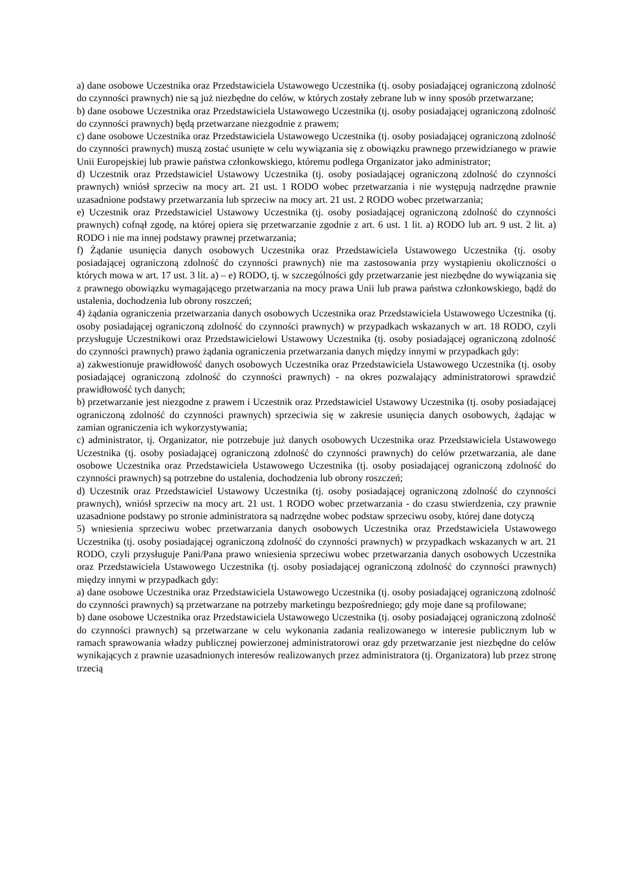a) dane osobowe Uczestnika oraz Przedstawiciela Ustawowego Uczestnika (tj. osoby posiadającej ograniczoną zdolność do czynności prawnych) nie są już niezbędne do celów, w których zostały zebrane lub w inny sposób przetwarzane;
b) dane osobowe Uczestnika oraz Przedstawiciela Ustawowego Uczestnika (tj. osoby posiadającej ograniczoną zdolność do czynności prawnych) będą przetwarzane niezgodnie z prawem;
c) dane osobowe Uczestnika oraz Przedstawiciela Ustawowego Uczestnika (tj. osoby posiadającej ograniczoną zdolność do czynności prawnych) muszą zostać usunięte w celu wywiązania się z obowiązku prawnego przewidzianego w prawie Unii Europejskiej lub prawie państwa członkowskiego, któremu podlega Organizator jako administrator;
d) Uczestnik oraz Przedstawiciel Ustawowy Uczestnika (tj. osoby posiadającej ograniczoną zdolność do czynności prawnych) wniósł sprzeciw na mocy art. 21 ust. 1 RODO wobec przetwarzania i nie występują nadrzędne prawnie uzasadnione podstawy przetwarzania lub sprzeciw na mocy art. 21 ust. 2 RODO wobec przetwarzania;
e) Uczestnik oraz Przedstawiciel Ustawowy Uczestnika (tj. osoby posiadającej ograniczoną zdolność do czynności prawnych) cofnął zgodę, na której opiera się przetwarzanie zgodnie z art. 6 ust. 1 lit. a) RODO lub art. 9 ust. 2 lit. a) RODO i nie ma innej podstawy prawnej przetwarzania;
f) Żądanie usunięcia danych osobowych Uczestnika oraz Przedstawiciela Ustawowego Uczestnika (tj. osoby posiadającej ograniczoną zdolność do czynności prawnych) nie ma zastosowania przy wystąpieniu okoliczności o których mowa w art. 17 ust. 3 lit. a) – e) RODO, tj. w szczególności gdy przetwarzanie jest niezbędne do wywiązania się z prawnego obowiązku wymagającego przetwarzania na mocy prawa Unii lub prawa państwa członkowskiego, bądź do ustalenia, dochodzenia lub obrony roszczeń;
4) żądania ograniczenia przetwarzania danych osobowych Uczestnika oraz Przedstawiciela Ustawowego Uczestnika (tj. osoby posiadającej ograniczoną zdolność do czynności prawnych) w przypadkach wskazanych w art. 18 RODO, czyli przysługuje Uczestnikowi oraz Przedstawicielowi Ustawowy Uczestnika (tj. osoby posiadającej ograniczoną zdolność do czynności prawnych) prawo żądania ograniczenia przetwarzania danych między innymi w przypadkach gdy:
a) zakwestionuje prawidłowość danych osobowych Uczestnika oraz Przedstawiciela Ustawowego Uczestnika (tj. osoby posiadającej ograniczoną zdolność do czynności prawnych) - na okres pozwalający administratorowi sprawdzić prawidłowość tych danych;
b) przetwarzanie jest niezgodne z prawem i Uczestnik oraz Przedstawiciel Ustawowy Uczestnika (tj. osoby posiadającej ograniczoną zdolność do czynności prawnych) sprzeciwia się w zakresie usunięcia danych osobowych, żądając w zamian ograniczenia ich wykorzystywania;
c) administrator, tj. Organizator, nie potrzebuje już danych osobowych Uczestnika oraz Przedstawiciela Ustawowego Uczestnika (tj. osoby posiadającej ograniczoną zdolność do czynności prawnych) do celów przetwarzania, ale dane osobowe Uczestnika oraz Przedstawiciela Ustawowego Uczestnika (tj. osoby posiadającej ograniczoną zdolność do czynności prawnych) są potrzebne do ustalenia, dochodzenia lub obrony roszczeń;
d) Uczestnik oraz Przedstawiciel Ustawowy Uczestnika (tj. osoby posiadającej ograniczoną zdolność do czynności prawnych), wniósł sprzeciw na mocy art. 21 ust. 1 RODO wobec przetwarzania - do czasu stwierdzenia, czy prawnie uzasadnione podstawy po stronie administratora są nadrzędne wobec podstaw sprzeciwu osoby, której dane dotyczą
5) wniesienia sprzeciwu wobec przetwarzania danych osobowych Uczestnika oraz Przedstawiciela Ustawowego Uczestnika (tj. osoby posiadającej ograniczoną zdolność do czynności prawnych) w przypadkach wskazanych w art. 21 RODO, czyli przysługuje Pani/Pana prawo wniesienia sprzeciwu wobec przetwarzania danych osobowych Uczestnika oraz Przedstawiciela Ustawowego Uczestnika (tj. osoby posiadającej ograniczoną zdolność do czynności prawnych) między innymi w przypadkach gdy:
a) dane osobowe Uczestnika oraz Przedstawiciela Ustawowego Uczestnika (tj. osoby posiadającej ograniczoną zdolność do czynności prawnych) są przetwarzane na potrzeby marketingu bezpośredniego; gdy moje dane są profilowane;
b) dane osobowe Uczestnika oraz Przedstawiciela Ustawowego Uczestnika (tj. osoby posiadającej ograniczoną zdolność do czynności prawnych) są przetwarzane w celu wykonania zadania realizowanego w interesie publicznym lub w ramach sprawowania władzy publicznej powierzonej administratorowi oraz gdy przetwarzanie jest niezbędne do celów wynikających z prawnie uzasadnionych interesów realizowanych przez administratora (tj. Organizatora) lub przez stronę trzecią